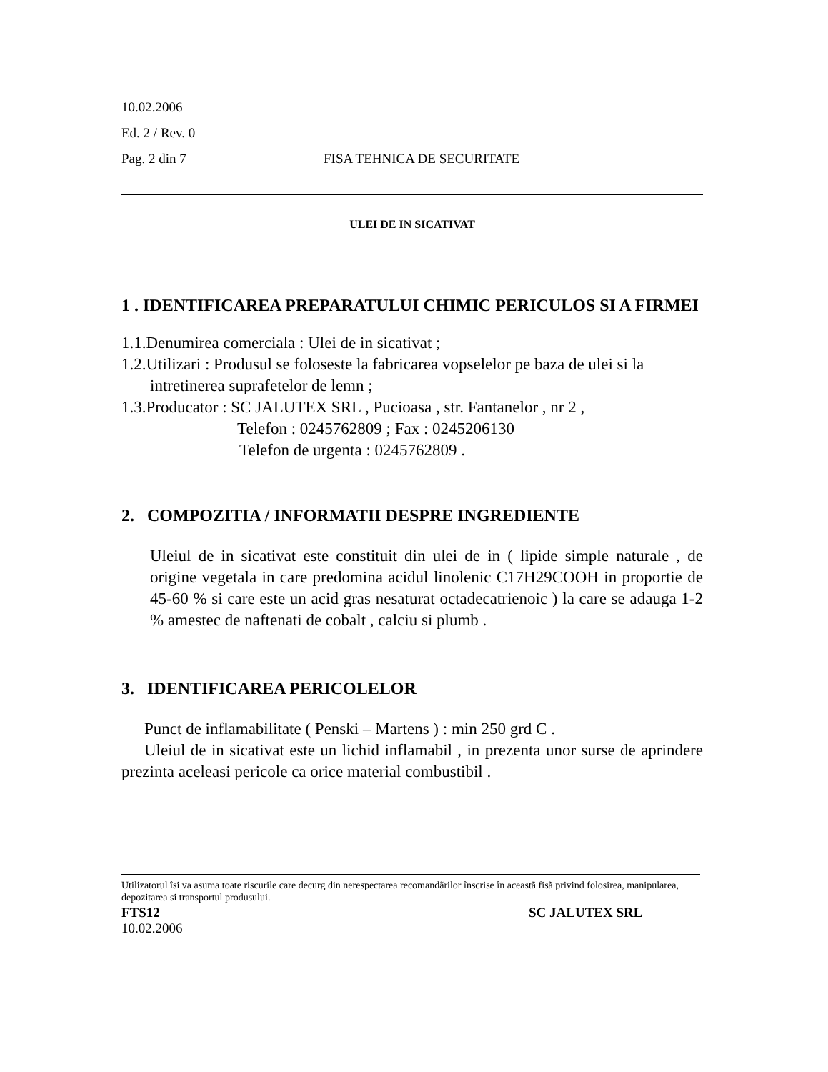10.02.2006
Ed. 2 / Rev. 0
Pag. 2 din 7 FISA TEHNICA DE SECURITATE
ULEI DE IN SICATIVAT
1 . IDENTIFICAREA PREPARATULUI CHIMIC PERICULOS SI A FIRMEI
1.1.Denumirea comerciala : Ulei de in sicativat ;
1.2.Utilizari : Produsul se foloseste la fabricarea vopselelor pe baza de ulei si la intretinerea suprafetelor de lemn ;
1.3.Producator : SC JALUTEX SRL , Pucioasa , str. Fantanelor , nr 2 ,
Telefon : 0245762809 ; Fax : 0245206130
Telefon de urgenta : 0245762809 .
2. COMPOZITIA / INFORMATII DESPRE INGREDIENTE
Uleiul de in sicativat este constituit din ulei de in ( lipide simple naturale , de origine vegetala in care predomina acidul linolenic C17H29COOH in proportie de 45-60 % si care este un acid gras nesaturat octadecatrienoic ) la care se adauga 1-2 % amestec de naftenati de cobalt , calciu si plumb .
3. IDENTIFICAREA PERICOLELOR
Punct de inflamabilitate ( Penski – Martens ) : min 250 grd C .
Uleiul de in sicativat este un lichid inflamabil , in prezenta unor surse de aprindere prezinta aceleasi pericole ca orice material combustibil .
Utilizatorul îsi va asuma toate riscurile care decurg din nerespectarea recomandãrilor înscrise în aceastã fisã privind folosirea, manipularea, depozitarea si transportul produsului.
FTS12 SC JALUTEX SRL
10.02.2006